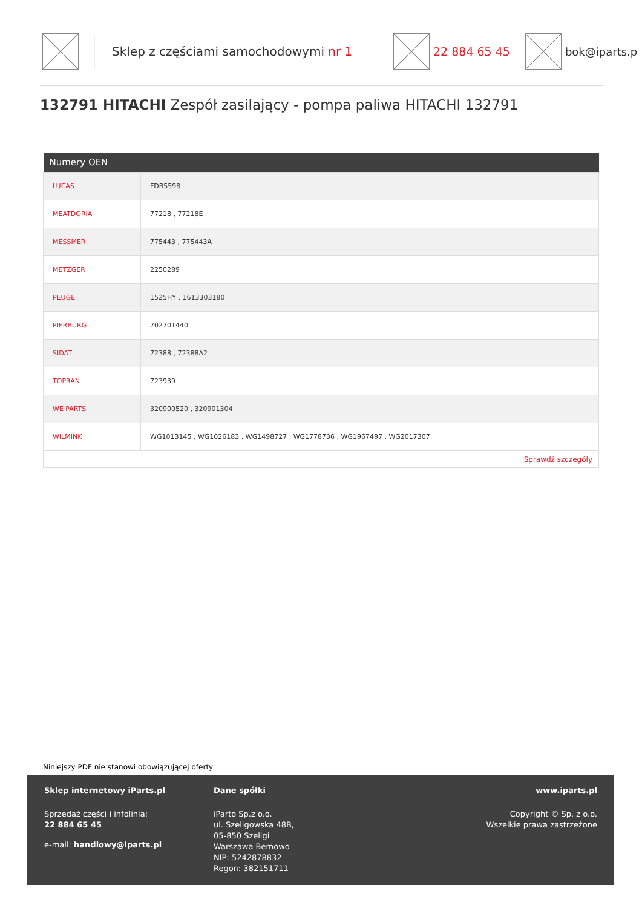Sklep z częściami samochodowymi nr 1 22 884 65 45 bok@iparts.p
132791 HITACHI Zespół zasilający - pompa paliwa HITACHI 132791
| Numery OEN | |
| --- | --- |
| LUCAS | FDB5598 |
| MEATDORIA | 77218 , 77218E |
| MESSMER | 775443 , 775443A |
| METZGER | 2250289 |
| PEUGE | 1525HY , 1613303180 |
| PIERBURG | 702701440 |
| SIDAT | 72388 , 72388A2 |
| TOPRAN | 723939 |
| WE PARTS | 320900520 , 320901304 |
| WILMINK | WG1013145 , WG1026183 , WG1498727 , WG1778736 , WG1967497 , WG2017307 |
| Sprawdź szczegóły | |
Niniejszy PDF nie stanowi obowiązującej oferty
Sklep internetowy iParts.pl
Sprzedaż części i infolinia:
22 884 65 45
e-mail: handlowy@iparts.pl
Dane spółki
iParto Sp.z o.o.
ul. Szeligowska 48B,
05-850 Szeligi
Warszawa Bemowo
NIP: 5242878832
Regon: 382151711
www.iparts.pl
Copyright © Sp. z o.o.
Wszelkie prawa zastrzeżone